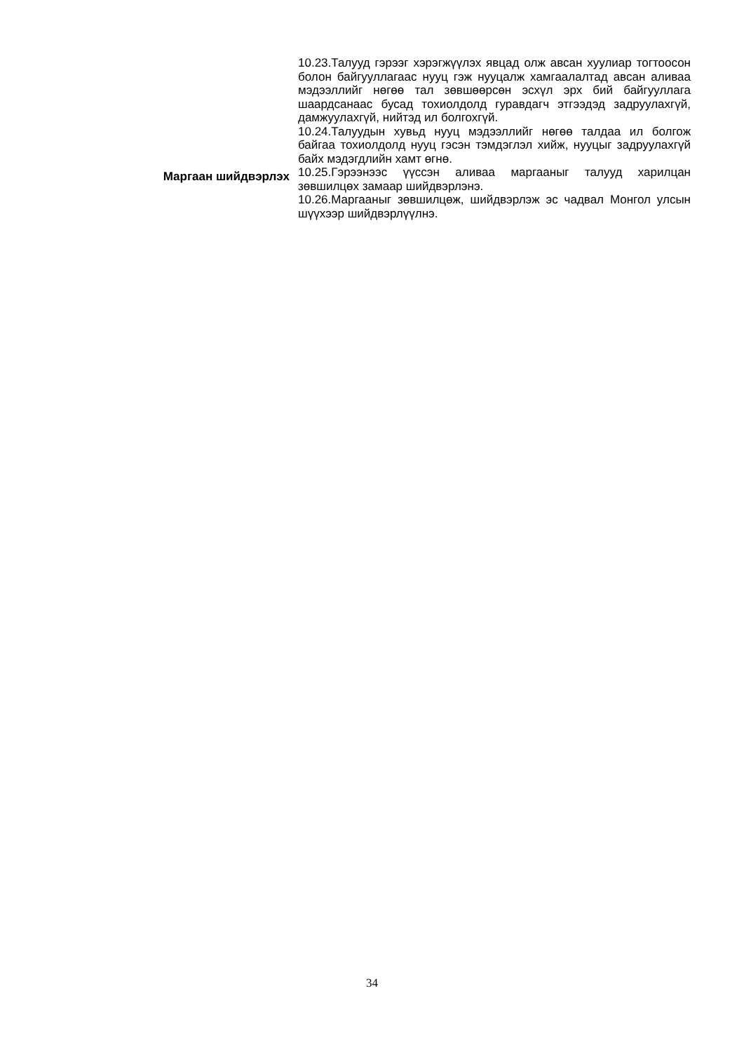| | 10.23.Талууд гэрээг хэрэгжүүлэх явцад олж авсан хуулиар тогтоосон болон байгууллагаас нууц гэж нууцалж хамгаалалтад авсан аливаа мэдээллийг нөгөө тал зөвшөөрсөн эсхүл эрх бий байгууллага шаардсанаас бусад тохиолдолд гуравдагч этгээдэд задруулахгүй, дамжуулахгүй, нийтэд ил болгохгүй. 10.24.Талуудын хувьд нууц мэдээллийг нөгөө талдаа ил болгож байгаа тохиолдолд нууц гэсэн тэмдэглэл хийж, нууцыг задруулахгүй байх мэдэгдлийн хамт өгнө. |
| Маргаан шийдвэрлэх | 10.25.Гэрээнээс үүссэн аливаа маргааныг талууд харилцан зөвшилцөх замаар шийдвэрлэнэ. 10.26.Маргааныг зөвшилцөж, шийдвэрлэж эс чадвал Монгол улсын шүүхээр шийдвэрлүүлнэ. |
34